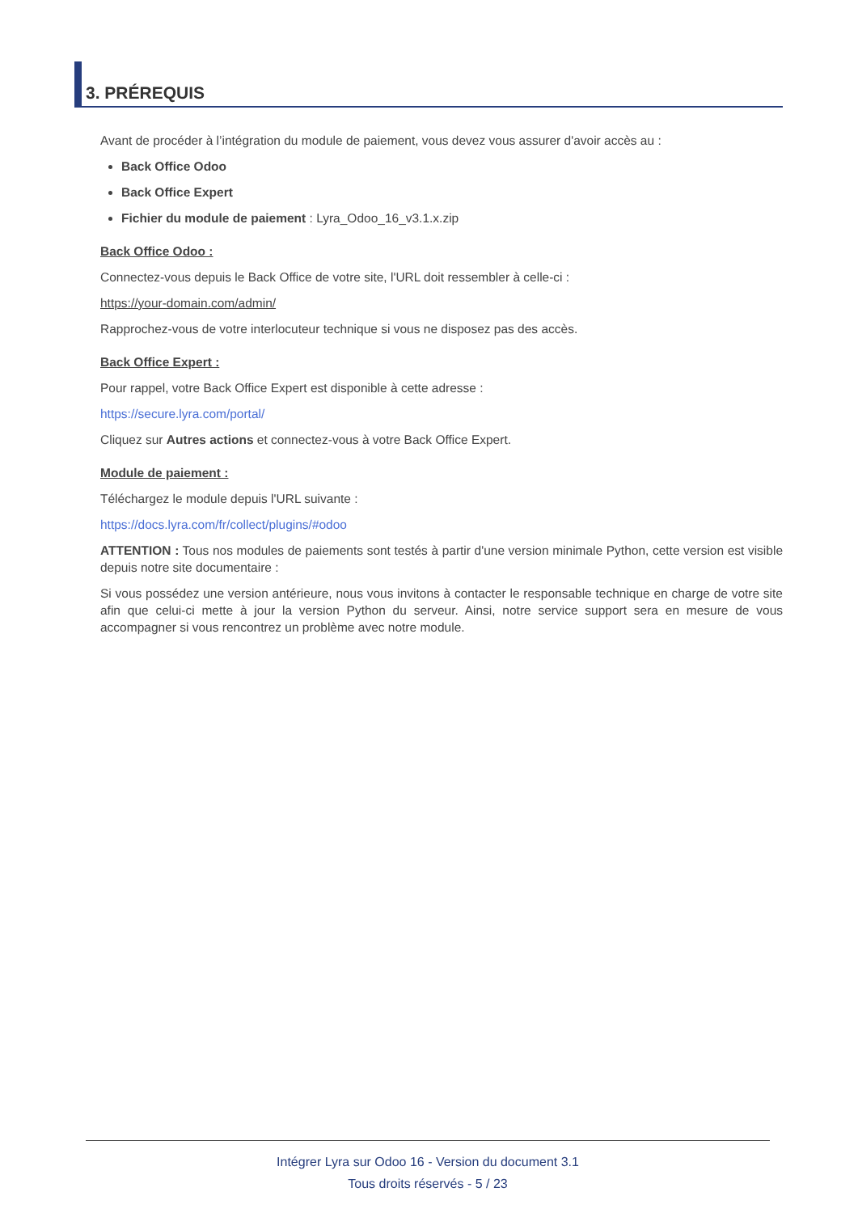3. PRÉREQUIS
Avant de procéder à l’intégration du module de paiement, vous devez vous assurer d'avoir accès au :
Back Office Odoo
Back Office Expert
Fichier du module de paiement : Lyra_Odoo_16_v3.1.x.zip
Back Office Odoo :
Connectez-vous depuis le Back Office de votre site, l'URL doit ressembler à celle-ci :
https://your-domain.com/admin/
Rapprochez-vous de votre interlocuteur technique si vous ne disposez pas des accès.
Back Office Expert :
Pour rappel, votre Back Office Expert est disponible à cette adresse :
https://secure.lyra.com/portal/
Cliquez sur Autres actions et connectez-vous à votre Back Office Expert.
Module de paiement :
Téléchargez le module depuis l'URL suivante :
https://docs.lyra.com/fr/collect/plugins/#odoo
ATTENTION : Tous nos modules de paiements sont testés à partir d'une version minimale Python, cette version est visible depuis notre site documentaire :
Si vous possédez une version antérieure, nous vous invitons à contacter le responsable technique en charge de votre site afin que celui-ci mette à jour la version Python du serveur. Ainsi, notre service support sera en mesure de vous accompagner si vous rencontrez un problème avec notre module.
Intégrer Lyra sur Odoo 16 - Version du document 3.1
Tous droits réservés - 5 / 23